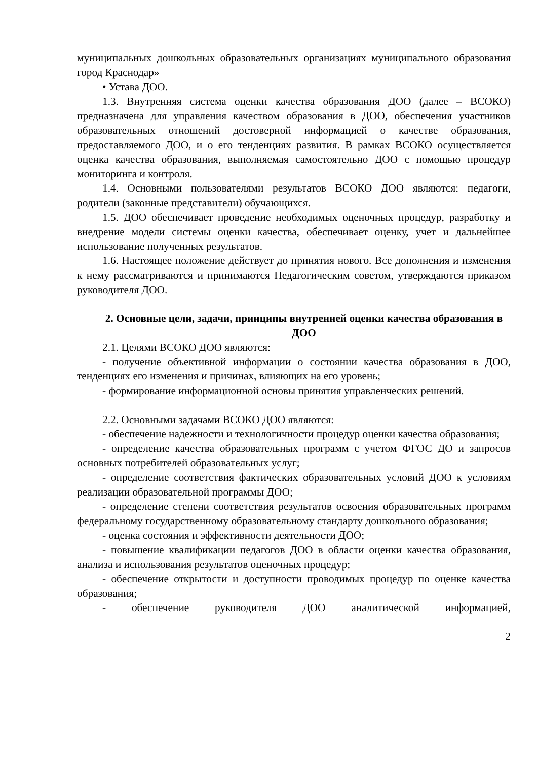муниципальных дошкольных образовательных организациях муниципального образования город Краснодар»
• Устава ДОО.
1.3. Внутренняя система оценки качества образования ДОО (далее – ВСОКО) предназначена для управления качеством образования в ДОО, обеспечения участников образовательных отношений достоверной информацией о качестве образования, предоставляемого ДОО, и о его тенденциях развития. В рамках ВСОКО осуществляется оценка качества образования, выполняемая самостоятельно ДОО с помощью процедур мониторинга и контроля.
1.4. Основными пользователями результатов ВСОКО ДОО являются: педагоги, родители (законные представители) обучающихся.
1.5. ДОО обеспечивает проведение необходимых оценочных процедур, разработку и внедрение модели системы оценки качества, обеспечивает оценку, учет и дальнейшее использование полученных результатов.
1.6. Настоящее положение действует до принятия нового. Все дополнения и изменения к нему рассматриваются и принимаются Педагогическим советом, утверждаются приказом руководителя ДОО.
2. Основные цели, задачи, принципы внутренней оценки качества образования в ДОО
2.1. Целями ВСОКО ДОО являются:
- получение объективной информации о состоянии качества образования в ДОО, тенденциях его изменения и причинах, влияющих на его уровень;
- формирование информационной основы принятия управленческих решений.
2.2. Основными задачами ВСОКО ДОО являются:
- обеспечение надежности и технологичности процедур оценки качества образования;
- определение качества образовательных программ с учетом ФГОС ДО и запросов основных потребителей образовательных услуг;
- определение соответствия фактических образовательных условий ДОО к условиям реализации образовательной программы ДОО;
- определение степени соответствия результатов освоения образовательных программ федеральному государственному образовательному стандарту дошкольного образования;
- оценка состояния и эффективности деятельности ДОО;
- повышение квалификации педагогов ДОО в области оценки качества образования, анализа и использования результатов оценочных процедур;
- обеспечение открытости и доступности проводимых процедур по оценке качества образования;
- обеспечение руководителя ДОО аналитической информацией,
2